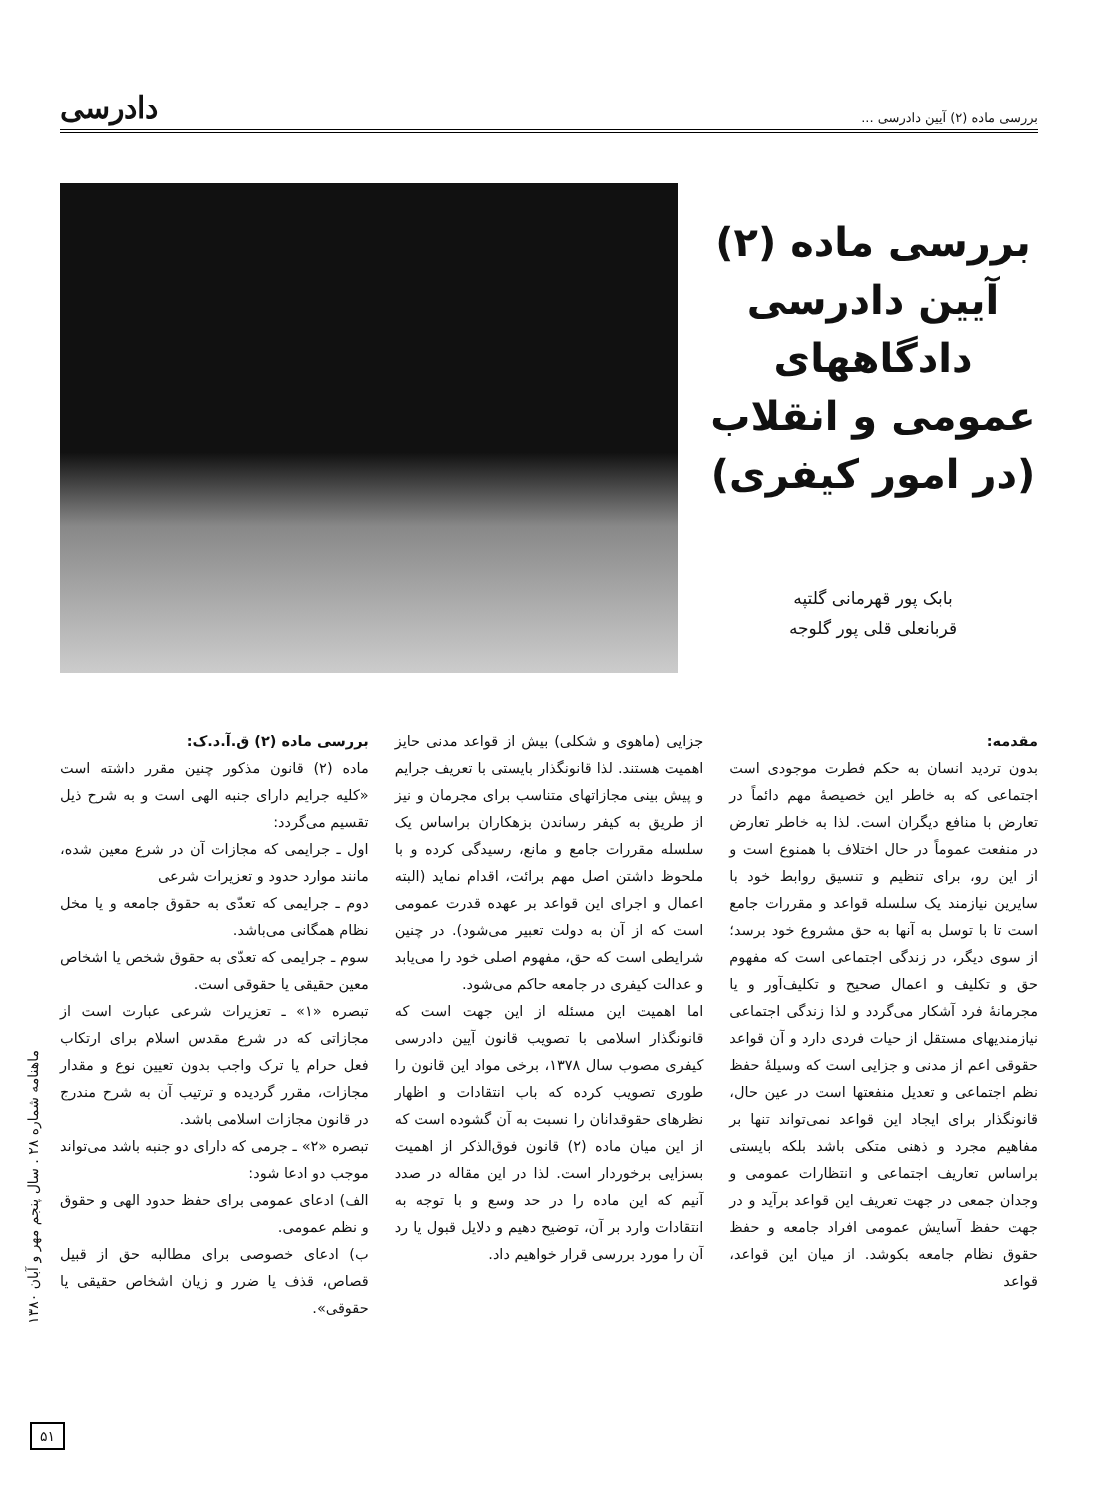بررسی ماده (۲) آیین دادرسی ... دادرسی
بررسی ماده (۲)
آیین دادرسی
دادگاههای
عمومی و انقلاب
(در امور کیفری)
بابک پور قهرمانی گلتپه
قربانعلی قلی پور گلوجه
مقدمه:
بدون تردید انسان به حکم فطرت موجودی است اجتماعی که به خاطر این خصیصهٔ مهم دائماً در تعارض با منافع دیگران است. لذا به خاطر تعارض در منفعت عموماً در حال اختلاف با همنوع است و از این رو، برای تنظیم و تنسیق روابط خود با سایرین نیازمند یک سلسله قواعد و مقررات جامع است تا با توسل به آنها به حق مشروع خود برسد؛ از سوی دیگر، در زندگی اجتماعی است که مفهوم حق و تکلیف و اعمال صحیح و تکلیف‌آور و یا مجرمانهٔ فرد آشکار می‌گردد و لذا زندگی اجتماعی نیازمندیهای مستقل از حیات فردی دارد و آن قواعد حقوقی اعم از مدنی و جزایی است که وسیلهٔ حفظ نظم اجتماعی و تعدیل منفعتها است در عین حال، قانونگذار برای ایجاد این قواعد نمی‌تواند تنها بر مفاهیم مجرد و ذهنی متکی باشد بلکه بایستی براساس تعاریف اجتماعی و انتظارات عمومی و وجدان جمعی در جهت تعریف این قواعد برآید و در جهت حفظ آسایش عمومی افراد جامعه و حفظ حقوق نظام جامعه بکوشد. از میان این قواعد، قواعد
جزایی (ماهوی و شکلی) بیش از قواعد مدنی حایز اهمیت هستند. لذا قانونگذار بایستی با تعریف جرایم و پیش بینی مجازاتهای متناسب برای مجرمان و نیز از طریق به کیفر رساندن بزهکاران براساس یک سلسله مقررات جامع و مانع، رسیدگی کرده و با ملحوظ داشتن اصل مهم برائت، اقدام نماید (البته اعمال و اجرای این قواعد بر عهده قدرت عمومی است که از آن به دولت تعبیر می‌شود). در چنین شرایطی است که حق، مفهوم اصلی خود را می‌یابد و عدالت کیفری در جامعه حاکم می‌شود.
اما اهمیت این مسئله از این جهت است که قانونگذار اسلامی با تصویب قانون آیین دادرسی کیفری مصوب سال ۱۳۷۸، برخی مواد این قانون را طوری تصویب کرده که باب انتقادات و اظهار نظرهای حقوقدانان را نسبت به آن گشوده است که از این میان ماده (۲) قانون فوق‌الذکر از اهمیت بسزایی برخوردار است. لذا در این مقاله در صدد آنیم که این ماده را در حد وسع و با توجه به انتقادات وارد بر آن، توضیح دهیم و دلایل قبول یا رد آن را مورد بررسی قرار خواهیم داد.
بررسی ماده (۲) ق.آ.د.ک:
ماده (۲) قانون مذکور چنین مقرر داشته است «کلیه جرایم دارای جنبه الهی است و به شرح ذیل تقسیم می‌گردد:
اول ـ جرایمی که مجازات آن در شرع معین شده، مانند موارد حدود و تعزیرات شرعی
دوم ـ جرایمی که تعدّی به حقوق جامعه و یا مخل نظام همگانی می‌باشد.
سوم ـ جرایمی که تعدّی به حقوق شخص یا اشخاص معین حقیقی یا حقوقی است.
تبصره «۱» ـ تعزیرات شرعی عبارت است از مجازاتی که در شرع مقدس اسلام برای ارتکاب فعل حرام یا ترک واجب بدون تعیین نوع و مقدار مجازات، مقرر گردیده و ترتیب آن به شرح مندرج در قانون مجازات اسلامی باشد.
تبصره «۲» ـ جرمی که دارای دو جنبه باشد می‌تواند موجب دو ادعا شود:
الف) ادعای عمومی برای حفظ حدود الهی و حقوق و نظم عمومی.
ب) ادعای خصوصی برای مطالبه حق از قبیل قصاص، قذف یا ضرر و زیان اشخاص حقیقی یا حقوقی».
ماهنامه شماره ۲۸ . سال پنجم مهر و آبان ۱۳۸۰
۵۱